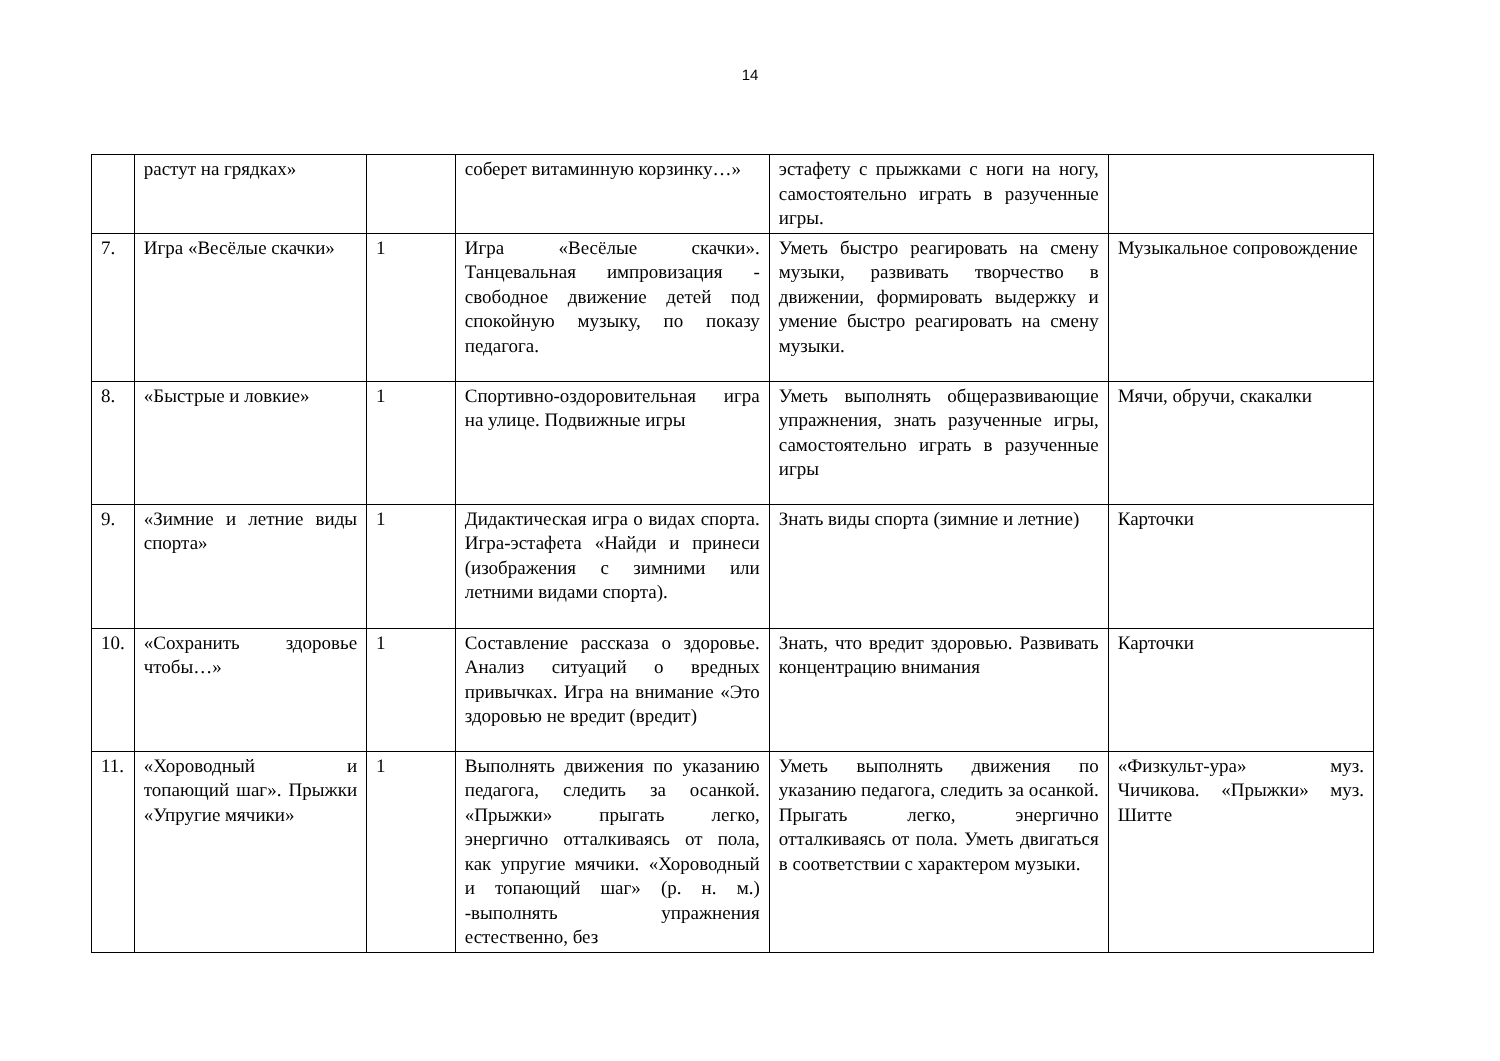14
| | растут на грядках» | | соберет витаминную корзинку…» | эстафету с прыжками с ноги на ногу, самостоятельно играть в разученные игры. | |
| 7. | Игра «Весёлые скачки» | 1 | Игра «Весёлые скачки». Танцевальная импровизация - свободное движение детей под спокойную музыку, по показу педагога. | Уметь быстро реагировать на смену музыки, развивать творчество в движении, формировать выдержку и умение быстро реагировать на смену музыки. | Музыкальное сопровождение |
| 8. | «Быстрые и ловкие» | 1 | Спортивно-оздоровительная игра на улице. Подвижные игры | Уметь выполнять общеразвивающие упражнения, знать разученные игры, самостоятельно играть в разученные игры | Мячи, обручи, скакалки |
| 9. | «Зимние и летние виды спорта» | 1 | Дидактическая игра о видах спорта. Игра-эстафета «Найди и принеси (изображения с зимними или летними видами спорта). | Знать виды спорта (зимние и летние) | Карточки |
| 10. | «Сохранить здоровье чтобы…» | 1 | Составление рассказа о здоровье. Анализ ситуаций о вредных привычках. Игра на внимание «Это здоровью не вредит (вредит) | Знать, что вредит здоровью. Развивать концентрацию внимания | Карточки |
| 11. | «Хороводный и топающий шаг». Прыжки «Упругие мячики» | 1 | Выполнять движения по указанию педагога, следить за осанкой. «Прыжки» прыгать легко, энергично отталкиваясь от пола, как упругие мячики. «Хороводный и топающий шаг» (р. н. м.) -выполнять упражнения естественно, без | Уметь выполнять движения по указанию педагога, следить за осанкой. Прыгать легко, энергично отталкиваясь от пола. Уметь двигаться в соответствии с характером музыки. | «Физкульт-ура» муз. Чичикова. «Прыжки» муз. Шитте |